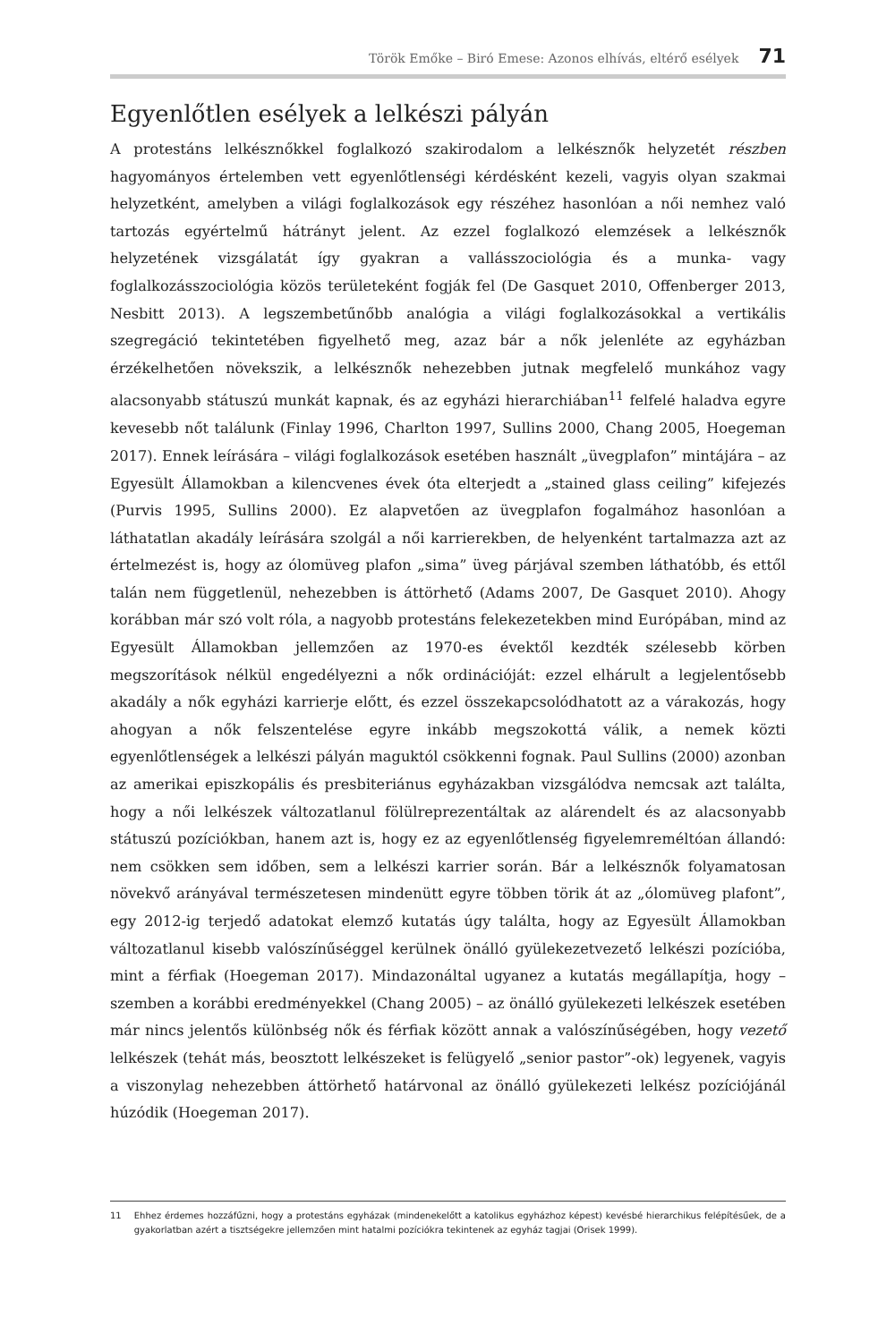Török Emőke – Biró Emese: Azonos elhívás, eltérő esélyek 71
Egyenlőtlen esélyek a lelkészi pályán
A protestáns lelkésznőkkel foglalkozó szakirodalom a lelkésznők helyzetét részben hagyományos értelemben vett egyenlőtlenségi kérdésként kezeli, vagyis olyan szakmai helyzetként, amelyben a világi foglalkozások egy részéhez hasonlóan a női nemhez való tartozás egyértelmű hátrányt jelent. Az ezzel foglalkozó elemzések a lelkésznők helyzetének vizsgálatát így gyakran a vallásszociológia és a munka- vagy foglalkozásszociológia közös területeként fogják fel (De Gasquet 2010, Offenberger 2013, Nesbitt 2013). A legszembetűnőbb analógia a világi foglalkozásokkal a vertikális szegregáció tekintetében figyelhető meg, azaz bár a nők jelenléte az egyházban érzékelhetően növekszik, a lelkésznők nehezebben jutnak megfelelő munkához vagy alacsonyabb státuszú munkát kapnak, és az egyházi hierarchiában<sup>11</sup> felfelé haladva egyre kevesebb nőt találunk (Finlay 1996, Charlton 1997, Sullins 2000, Chang 2005, Hoegeman 2017). Ennek leírására – világi foglalkozások esetében használt „üvegplafon” mintájára – az Egyesült Államokban a kilencvenes évek óta elterjedt a „stained glass ceiling” kifejezés (Purvis 1995, Sullins 2000). Ez alapvetően az üvegplafon fogalmához hasonlóan a láthatatlan akadály leírására szolgál a női karrierekben, de helyenként tartalmazza azt az értelmezést is, hogy az ólomüveg plafon „sima” üveg párjával szemben láthatóbb, és ettől talán nem függetlenül, nehezebben is áttörhető (Adams 2007, De Gasquet 2010). Ahogy korábban már szó volt róla, a nagyobb protestáns felekezetekben mind Európában, mind az Egyesült Államokban jellemzően az 1970-es évektől kezdték szélesebb körben megszorítások nélkül engedélyezni a nők ordinációját: ezzel elhárult a legjelentősebb akadály a nők egyházi karrierje előtt, és ezzel összekapcsolódhatott az a várakozás, hogy ahogyan a nők felszentelése egyre inkább megszokottá válik, a nemek közti egyenlőtlenségek a lelkészi pályán maguktól csökkenni fognak. Paul Sullins (2000) azonban az amerikai episzkopális és presbiteriánus egyházakban vizsgálódva nemcsak azt találta, hogy a női lelkészek változatlanul fölülreprezentáltak az alárendelt és az alacsonyabb státuszú pozíciókban, hanem azt is, hogy ez az egyenlőtlenség figyelemreméltóan állandó: nem csökken sem időben, sem a lelkészi karrier során. Bár a lelkésznők folyamatosan növekvő arányával természetesen mindenütt egyre többen törik át az „ólomüveg plafont”, egy 2012-ig terjedő adatokat elemző kutatás úgy találta, hogy az Egyesült Államokban változatlanul kisebb valószínűséggel kerülnek önálló gyülekezetvezető lelkészi pozícióba, mint a férfiak (Hoegeman 2017). Mindazonáltal ugyanez a kutatás megállapítja, hogy – szemben a korábbi eredményekkel (Chang 2005) – az önálló gyülekezeti lelkészek esetében már nincs jelentős különbség nők és férfiak között annak a valószínűségében, hogy vezető lelkészek (tehát más, beosztott lelkészeket is felügyelő „senior pastor”-ok) legyenek, vagyis a viszonylag nehezebben áttörhető határvonal az önálló gyülekezeti lelkész pozíciójánál húzódik (Hoegeman 2017).
11 Ehhez érdemes hozzáfűzni, hogy a protestáns egyházak (mindenekelőtt a katolikus egyházhoz képest) kevésbé hierarchikus felépítésűek, de a gyakorlatban azért a tisztségekre jellemzően mint hatalmi pozíciókra tekintenek az egyház tagjai (Orisek 1999).